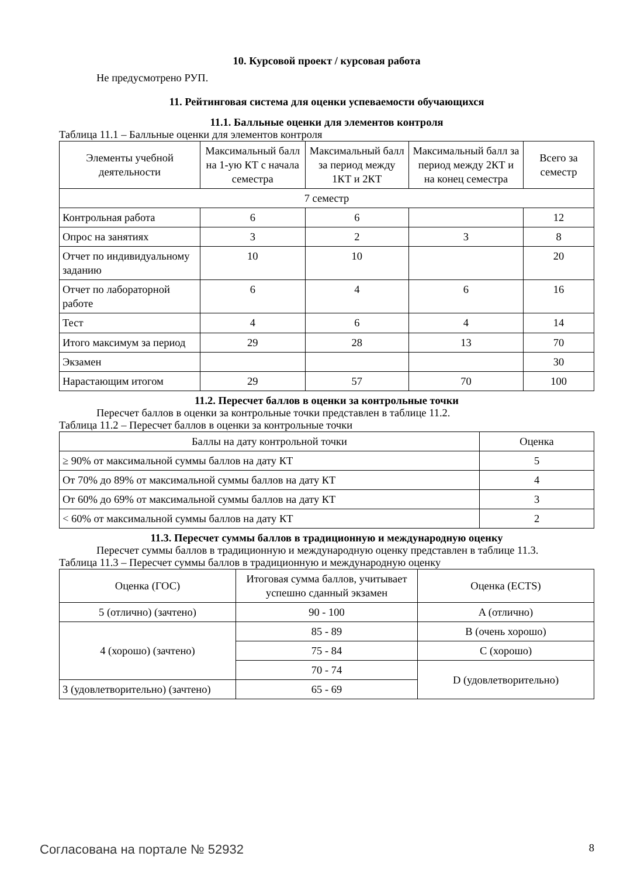10. Курсовой проект / курсовая работа
Не предусмотрено РУП.
11. Рейтинговая система для оценки успеваемости обучающихся
11.1. Балльные оценки для элементов контроля
Таблица 11.1 – Балльные оценки для элементов контроля
| Элементы учебной деятельности | Максимальный балл на 1-ую КТ с начала семестра | Максимальный балл за период между 1КТ и 2КТ | Максимальный балл за период между 2КТ и на конец семестра | Всего за семестр |
| --- | --- | --- | --- | --- |
| 7 семестр | | | | |
| Контрольная работа | 6 | 6 | | 12 |
| Опрос на занятиях | 3 | 2 | 3 | 8 |
| Отчет по индивидуальному заданию | 10 | 10 | | 20 |
| Отчет по лабораторной работе | 6 | 4 | 6 | 16 |
| Тест | 4 | 6 | 4 | 14 |
| Итого максимум за период | 29 | 28 | 13 | 70 |
| Экзамен | | | | 30 |
| Нарастающим итогом | 29 | 57 | 70 | 100 |
11.2. Пересчет баллов в оценки за контрольные точки
Пересчет баллов в оценки за контрольные точки представлен в таблице 11.2.
Таблица 11.2 – Пересчет баллов в оценки за контрольные точки
| Баллы на дату контрольной точки | Оценка |
| --- | --- |
| ≥ 90% от максимальной суммы баллов на дату КТ | 5 |
| От 70% до 89% от максимальной суммы баллов на дату КТ | 4 |
| От 60% до 69% от максимальной суммы баллов на дату КТ | 3 |
| < 60% от максимальной суммы баллов на дату КТ | 2 |
11.3. Пересчет суммы баллов в традиционную и международную оценку
Пересчет суммы баллов в традиционную и международную оценку представлен в таблице 11.3.
Таблица 11.3 – Пересчет суммы баллов в традиционную и международную оценку
| Оценка (ГОС) | Итоговая сумма баллов, учитывает успешно сданный экзамен | Оценка (ECTS) |
| --- | --- | --- |
| 5 (отлично) (зачтено) | 90 - 100 | A (отлично) |
| 4 (хорошо) (зачтено) | 85 - 89 | B (очень хорошо) |
| | 75 - 84 | C (хорошо) |
| | 70 - 74 | D (удовлетворительно) |
| 3 (удовлетворительно) (зачтено) | 65 - 69 | |
Согласована на портале № 52932 8